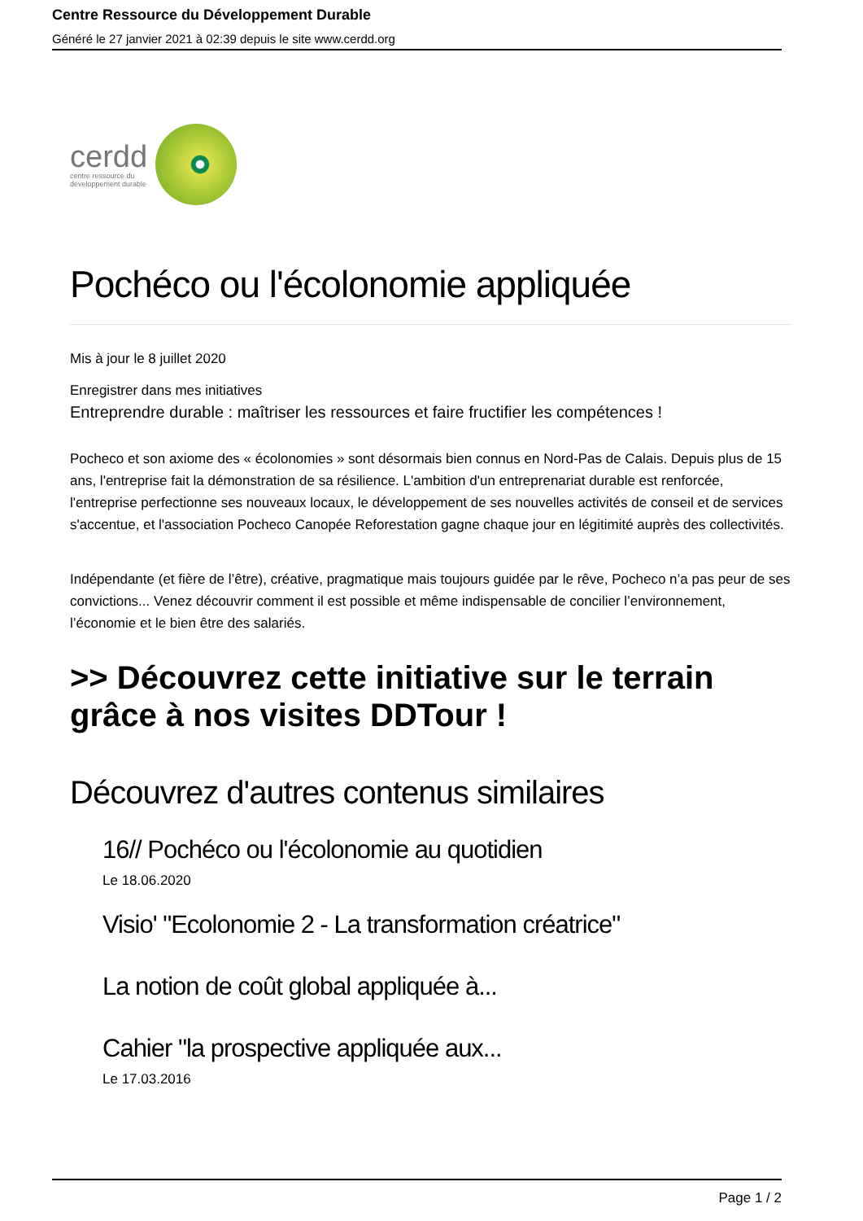Centre Ressource du Développement Durable
Généré le 27 janvier 2021 à 02:39 depuis le site www.cerdd.org
cerdd
centre ressource du
développement durable
Pochéco ou l'écolonomie appliquée
Mis à jour le 8 juillet 2020
Enregistrer dans mes initiatives
Entreprendre durable : maîtriser les ressources et faire fructifier les compétences !
Pocheco et son axiome des « écolonomies » sont désormais bien connus en Nord-Pas de Calais. Depuis plus de 15 ans, l'entreprise fait la démonstration de sa résilience. L'ambition d'un entreprenariat durable est renforcée, l'entreprise perfectionne ses nouveaux locaux, le développement de ses nouvelles activités de conseil et de services s'accentue, et l'association Pocheco Canopée Reforestation gagne chaque jour en légitimité auprès des collectivités.
Indépendante (et fière de l’être), créative, pragmatique mais toujours guidée par le rêve, Pocheco n’a pas peur de ses convictions... Venez découvrir comment il est possible et même indispensable de concilier l’environnement, l’économie et le bien être des salariés.
>> Découvrez cette initiative sur le terrain grâce à nos visites DDTour !
Découvrez d'autres contenus similaires
16// Pochéco ou l'écolonomie au quotidien
Le 18.06.2020
Visio' "Ecolonomie 2 - La transformation créatrice"
La notion de coût global appliquée à...
Cahier "la prospective appliquée aux...
Le 17.03.2016
Page 1 / 2